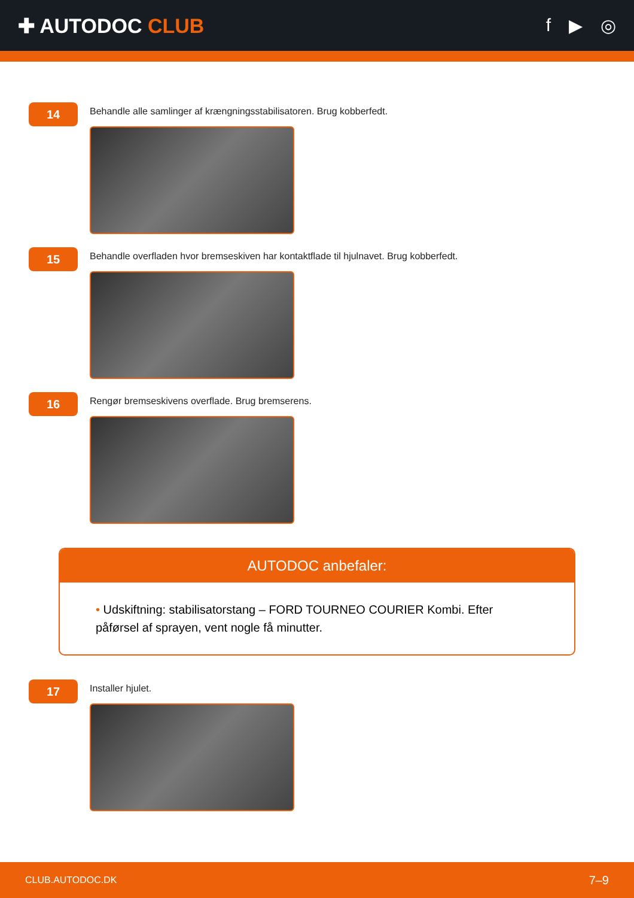✚ AUTODOC CLUB f ▶ ◎
14
Behandle alle samlinger af krængningsstabilisatoren. Brug kobberfedt.
15
Behandle overfladen hvor bremseskiven har kontaktflade til hjulnavet. Brug kobberfedt.
16
Rengør bremseskivens overflade. Brug bremserens.
AUTODOC anbefaler:
• Udskiftning: stabilisatorstang – FORD TOURNEO COURIER Kombi. Efter påførsel af sprayen, vent nogle få minutter.
17
Installer hjulet.
CLUB.AUTODOC.DK 7–9